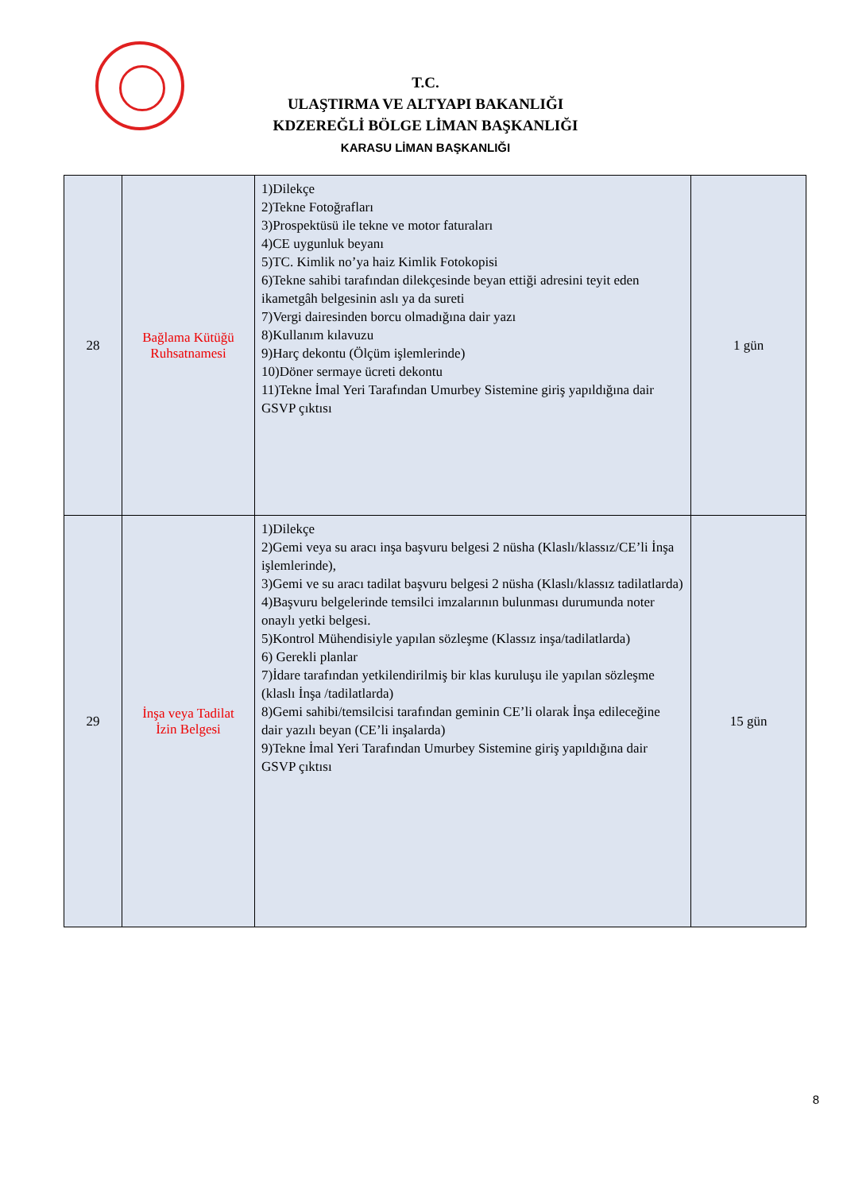T.C.
ULAŞTIRMA VE ALTYAPI BAKANLIĞI
KDZEREĞLİ BÖLGE LİMAN BAŞKANLIĞI
KARASU LİMAN BAŞKANLIĞI
| 28 | Bağlama Kütüğü Ruhsatnamesi | 1)Dilekçe 2)Tekne Fotoğrafları 3)Prospektüsü ile tekne ve motor faturaları 4)CE uygunluk beyanı 5)TC. Kimlik no’ya haiz Kimlik Fotokopisi 6)Tekne sahibi tarafından dilekçesinde beyan ettiği adresini teyit eden ikametgâh belgesinin aslı ya da sureti 7)Vergi dairesinden borcu olmadığına dair yazı 8)Kullanım kılavuzu 9)Harç dekontu (Ölçüm işlemlerinde) 10)Döner sermaye ücreti dekontu 11)Tekne İmal Yeri Tarafından Umurbey Sistemine giriş yapıldığına dair GSVP çıktısı | 1 gün |
| 29 | İnşa veya Tadilat İzin Belgesi | 1)Dilekçe 2)Gemi veya su aracı inşa başvuru belgesi 2 nüsha (Klaslı/klassız/CE’li İnşa işlemlerinde), 3)Gemi ve su aracı tadilat başvuru belgesi 2 nüsha (Klaslı/klassız tadilatlarda) 4)Başvuru belgelerinde temsilci imzalarının bulunması durumunda noter onaylı yetki belgesi. 5)Kontrol Mühendisiyle yapılan sözleşme (Klassız inşa/tadilatlarda) 6) Gerekli planlar 7)İdare tarafından yetkilendirilmiş bir klas kuruluşu ile yapılan sözleşme (klaslı İnşa /tadilatlarda) 8)Gemi sahibi/temsilcisi tarafından geminin CE’li olarak İnşa edileceğine dair yazılı beyan (CE’li inşalarda) 9)Tekne İmal Yeri Tarafından Umurbey Sistemine giriş yapıldığına dair GSVP çıktısı | 15 gün |
8